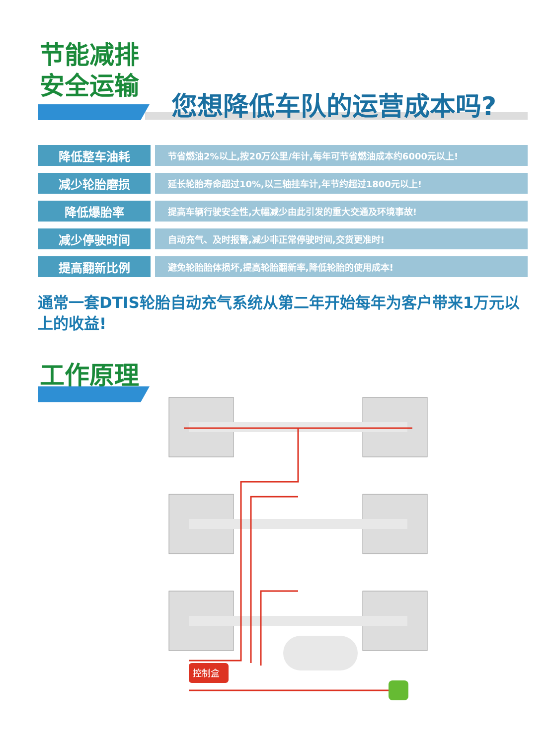节能减排
安全运输
您想降低车队的运营成本吗?
| 降低整车油耗 | 节省燃油2%以上,按20万公里/年计,每年可节省燃油成本约6000元以上! |
| 减少轮胎磨损 | 延长轮胎寿命超过10%,以三轴挂车计,年节约超过1800元以上! |
| 降低爆胎率 | 提高车辆行驶安全性,大幅减少由此引发的重大交通及环境事故! |
| 减少停驶时间 | 自动充气、及时报警,减少非正常停驶时间,交货更准时! |
| 提高翻新比例 | 避免轮胎胎体损坏,提高轮胎翻新率,降低轮胎的使用成本! |
通常一套DTIS轮胎自动充气系统从第二年开始每年为客户带来1万元以上的收益!
工作原理
控制盒